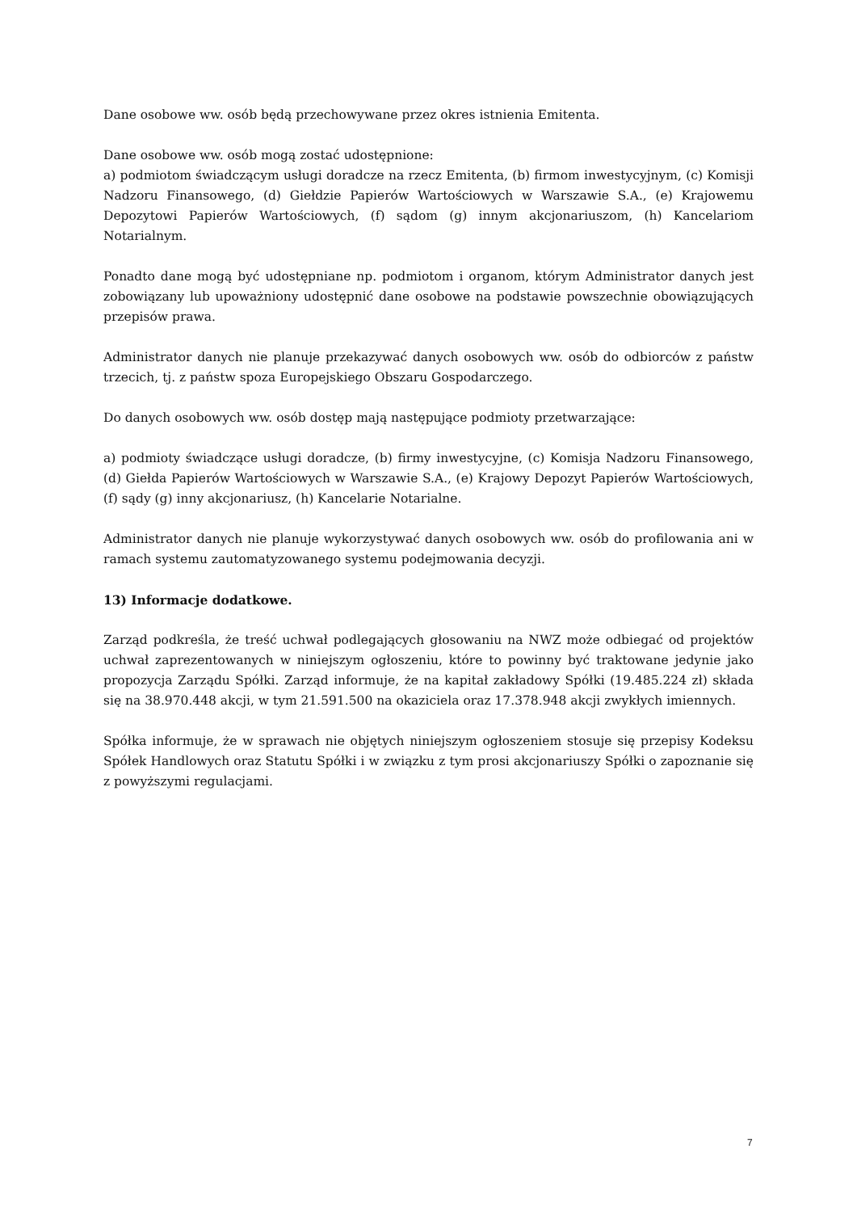Dane osobowe ww. osób będą przechowywane przez okres istnienia Emitenta.
Dane osobowe ww. osób mogą zostać udostępnione:
a) podmiotom świadczącym usługi doradcze na rzecz Emitenta, (b) firmom inwestycyjnym, (c) Komisji Nadzoru Finansowego, (d) Giełdzie Papierów Wartościowych w Warszawie S.A., (e) Krajowemu Depozytowi Papierów Wartościowych, (f) sądom (g) innym akcjonariuszom, (h) Kancelariom Notarialnym.
Ponadto dane mogą być udostępniane np. podmiotom i organom, którym Administrator danych jest zobowiązany lub upoważniony udostępnić dane osobowe na podstawie powszechnie obowiązujących przepisów prawa.
Administrator danych nie planuje przekazywać danych osobowych ww. osób do odbiorców z państw trzecich, tj. z państw spoza Europejskiego Obszaru Gospodarczego.
Do danych osobowych ww. osób dostęp mają następujące podmioty przetwarzające:
a) podmioty świadczące usługi doradcze, (b) firmy inwestycyjne, (c) Komisja Nadzoru Finansowego, (d) Giełda Papierów Wartościowych w Warszawie S.A., (e) Krajowy Depozyt Papierów Wartościowych, (f) sądy (g) inny akcjonariusz, (h) Kancelarie Notarialne.
Administrator danych nie planuje wykorzystywać danych osobowych ww. osób do profilowania ani w ramach systemu zautomatyzowanego systemu podejmowania decyzji.
13) Informacje dodatkowe.
Zarząd podkreśla, że treść uchwał podlegających głosowaniu na NWZ może odbiegać od projektów uchwał zaprezentowanych w niniejszym ogłoszeniu, które to powinny być traktowane jedynie jako propozycja Zarządu Spółki. Zarząd informuje, że na kapitał zakładowy Spółki (19.485.224 zł) składa się na 38.970.448 akcji, w tym 21.591.500 na okaziciela oraz 17.378.948 akcji zwykłych imiennych.
Spółka informuje, że w sprawach nie objętych niniejszym ogłoszeniem stosuje się przepisy Kodeksu Spółek Handlowych oraz Statutu Spółki i w związku z tym prosi akcjonariuszy Spółki o zapoznanie się z powyższymi regulacjami.
7